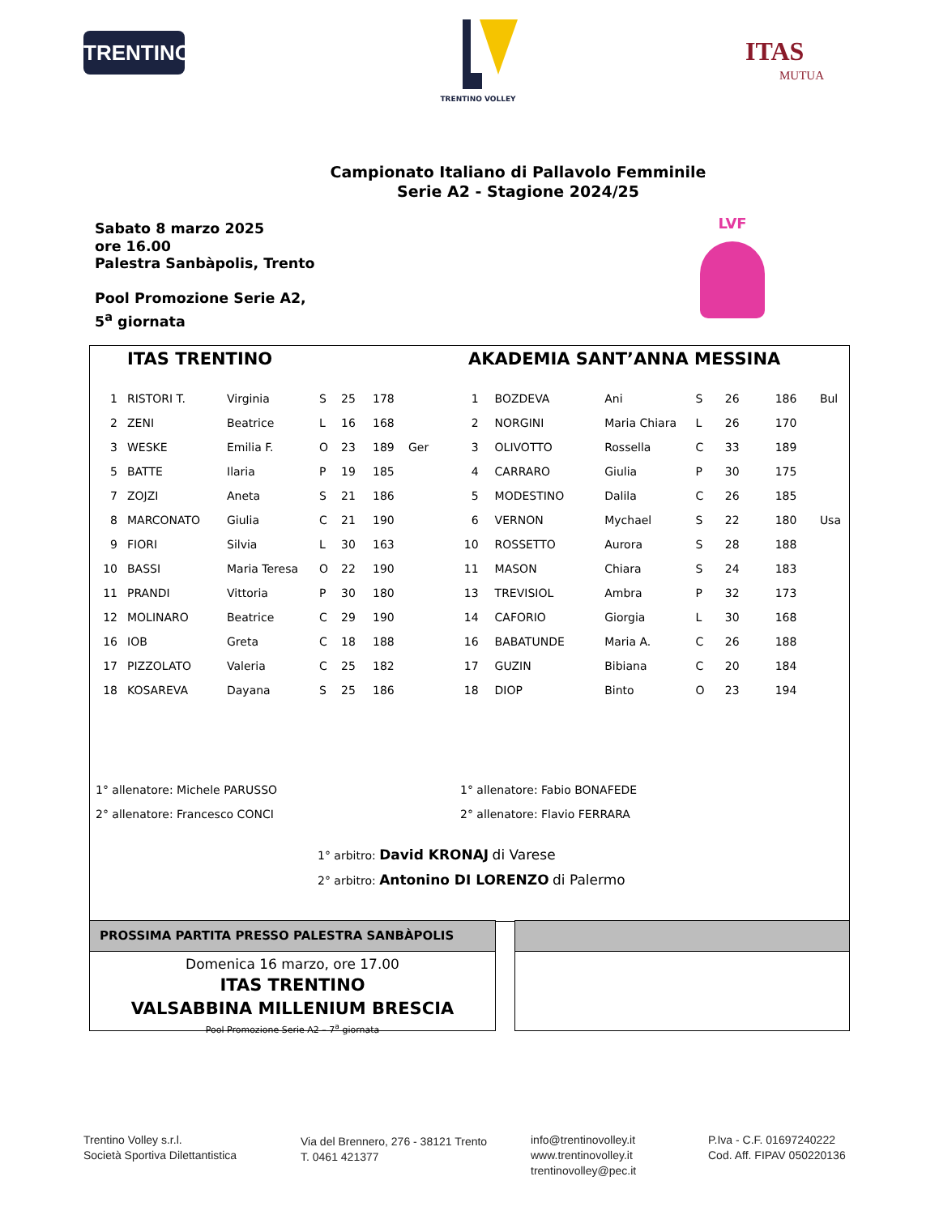TRENTINO
TRENTINO VOLLEY
ITAS
MUTUA
Campionato Italiano di Pallavolo Femminile
Serie A2 - Stagione 2024/25
Sabato 8 marzo 2025
ore 16.00
Palestra Sanbàpolis, Trento
Pool Promozione Serie A2,
5<sup>a</sup> giornata
LVF
ITAS TRENTINO AKADEMIA SANT’ANNA MESSINA
| 1 | RISTORI T. | Virginia | S | 25 | 178 | |
| 2 | ZENI | Beatrice | L | 16 | 168 | |
| 3 | WESKE | Emilia F. | O | 23 | 189 | Ger |
| 5 | BATTE | Ilaria | P | 19 | 185 | |
| 7 | ZOJZI | Aneta | S | 21 | 186 | |
| 8 | MARCONATO | Giulia | C | 21 | 190 | |
| 9 | FIORI | Silvia | L | 30 | 163 | |
| 10 | BASSI | Maria Teresa | O | 22 | 190 | |
| 11 | PRANDI | Vittoria | P | 30 | 180 | |
| 12 | MOLINARO | Beatrice | C | 29 | 190 | |
| 16 | IOB | Greta | C | 18 | 188 | |
| 17 | PIZZOLATO | Valeria | C | 25 | 182 | |
| 18 | KOSAREVA | Dayana | S | 25 | 186 | |
| 1 | BOZDEVA | Ani | S | 26 | 186 | Bul |
| 2 | NORGINI | Maria Chiara | L | 26 | 170 | |
| 3 | OLIVOTTO | Rossella | C | 33 | 189 | |
| 4 | CARRARO | Giulia | P | 30 | 175 | |
| 5 | MODESTINO | Dalila | C | 26 | 185 | |
| 6 | VERNON | Mychael | S | 22 | 180 | Usa |
| 10 | ROSSETTO | Aurora | S | 28 | 188 | |
| 11 | MASON | Chiara | S | 24 | 183 | |
| 13 | TREVISIOL | Ambra | P | 32 | 173 | |
| 14 | CAFORIO | Giorgia | L | 30 | 168 | |
| 16 | BABATUNDE | Maria A. | C | 26 | 188 | |
| 17 | GUZIN | Bibiana | C | 20 | 184 | |
| 18 | DIOP | Binto | O | 23 | 194 | |
1° allenatore: Michele PARUSSO
2° allenatore: Francesco CONCI
1° allenatore: Fabio BONAFEDE
2° allenatore: Flavio FERRARA
1° arbitro: David KRONAJ di Varese
2° arbitro: Antonino DI LORENZO di Palermo
PROSSIMA PARTITA PRESSO PALESTRA SANBÀPOLIS
Domenica 16 marzo, ore 17.00
ITAS TRENTINO
VALSABBINA MILLENIUM BRESCIA
Pool Promozione Serie A2 – 7<sup>a</sup> giornata
Trentino Volley s.r.l.
Società Sportiva Dilettantistica
Via del Brennero, 276 - 38121 Trento
T. 0461 421377
info@trentinovolley.it
www.trentinovolley.it
trentinovolley@pec.it
P.Iva - C.F. 01697240222
Cod. Aff. FIPAV 050220136